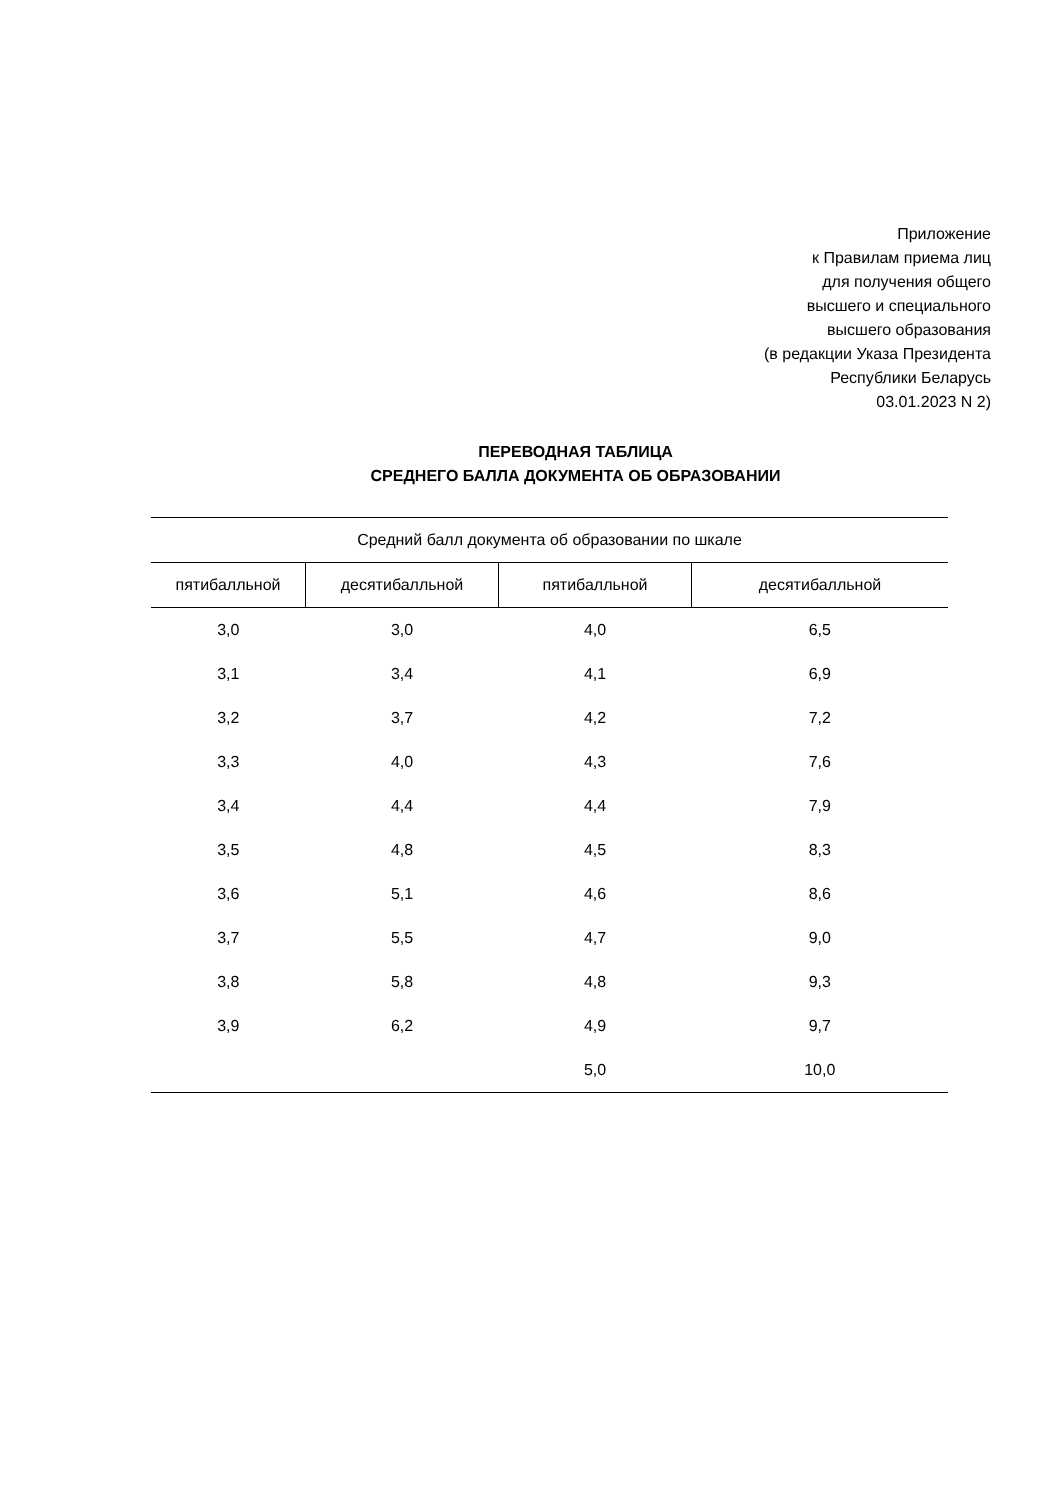Приложение
к Правилам приема лиц
для получения общего
высшего и специального
высшего образования
(в редакции Указа Президента
Республики Беларусь
03.01.2023 N 2)
ПЕРЕВОДНАЯ ТАБЛИЦА
СРЕДНЕГО БАЛЛА ДОКУМЕНТА ОБ ОБРАЗОВАНИИ
| Средний балл документа об образовании по шкале | | | |
| --- | --- | --- | --- |
| пятибалльной | десятибалльной | пятибалльной | десятибалльной |
| 3,0 | 3,0 | 4,0 | 6,5 |
| 3,1 | 3,4 | 4,1 | 6,9 |
| 3,2 | 3,7 | 4,2 | 7,2 |
| 3,3 | 4,0 | 4,3 | 7,6 |
| 3,4 | 4,4 | 4,4 | 7,9 |
| 3,5 | 4,8 | 4,5 | 8,3 |
| 3,6 | 5,1 | 4,6 | 8,6 |
| 3,7 | 5,5 | 4,7 | 9,0 |
| 3,8 | 5,8 | 4,8 | 9,3 |
| 3,9 | 6,2 | 4,9 | 9,7 |
| | | 5,0 | 10,0 |